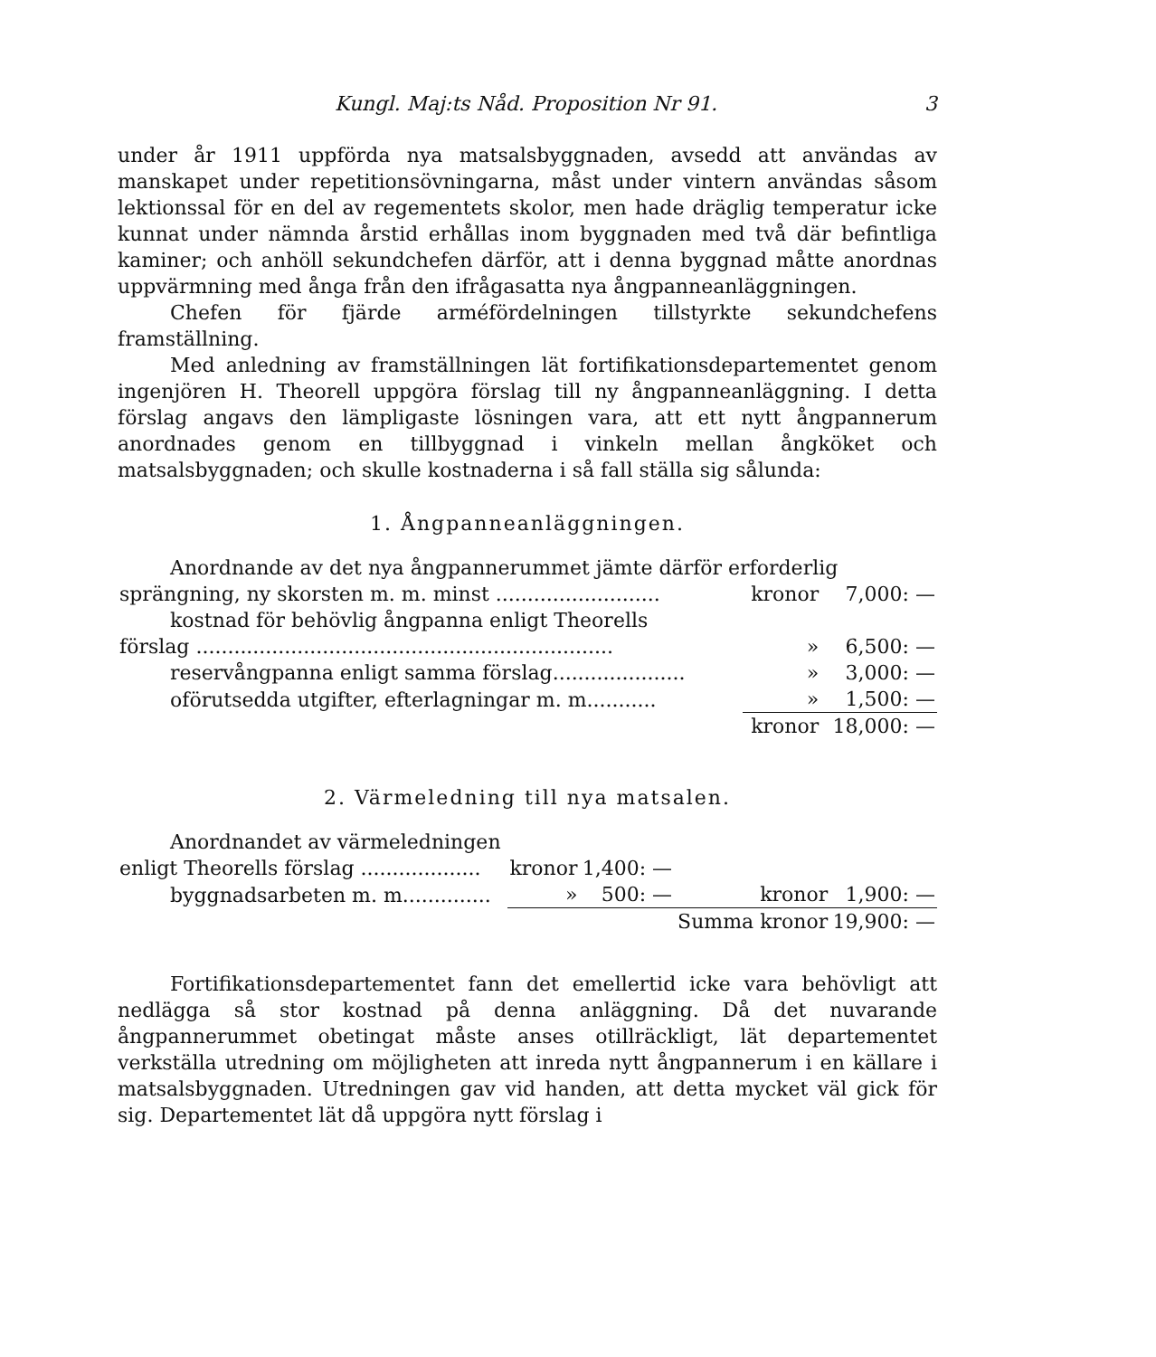Kungl. Maj:ts Nåd. Proposition Nr 91. 3
under år 1911 uppförda nya matsalsbyggnaden, avsedd att användas av manskapet under repetitionsövningarna, måst under vintern användas såsom lektionssal för en del av regementets skolor, men hade dräglig temperatur icke kunnat under nämnda årstid erhållas inom byggnaden med två där befintliga kaminer; och anhöll sekundchefen därför, att i denna byggnad måtte anordnas uppvärmning med ånga från den ifrågasatta nya ångpanneanläggningen.
Chefen för fjärde arméfördelningen tillstyrkte sekundchefens framställning.
Med anledning av framställningen lät fortifikationsdepartementet genom ingenjören H. Theorell uppgöra förslag till ny ångpanneanläggning. I detta förslag angavs den lämpligaste lösningen vara, att ett nytt ångpannerum anordnades genom en tillbyggnad i vinkeln mellan ångköket och matsalsbyggnaden; och skulle kostnaderna i så fall ställa sig sålunda:
1. Ångpanneanläggningen.
| Anordnande av det nya ångpannerummet jämte därför erforderlig | | |
| sprängning, ny skorsten m. m. minst .......................... | kronor | 7,000: — |
| kostnad för behövlig ångpanna enligt Theorells | | |
| förslag .................................................................. | » | 6,500: — |
| reservångpanna enligt samma förslag..................... | » | 3,000: — |
| oförutsedda utgifter, efterlagningar m. m........... | » | 1,500: — |
| | kronor | 18,000: — |
2. Värmeledning till nya matsalen.
| Anordnandet av värmeledningen | | | | |
| enligt Theorells förslag ................... | kronor | 1,400: — | | |
| byggnadsarbeten m. m.............. | » | 500: — | kronor | 1,900: — |
| | | | Summa kronor | 19,900: — |
Fortifikationsdepartementet fann det emellertid icke vara behövligt att nedlägga så stor kostnad på denna anläggning. Då det nuvarande ångpannerummet obetingat måste anses otillräckligt, lät departementet verkställa utredning om möjligheten att inreda nytt ångpannerum i en källare i matsalsbyggnaden. Utredningen gav vid handen, att detta mycket väl gick för sig. Departementet lät då uppgöra nytt förslag i